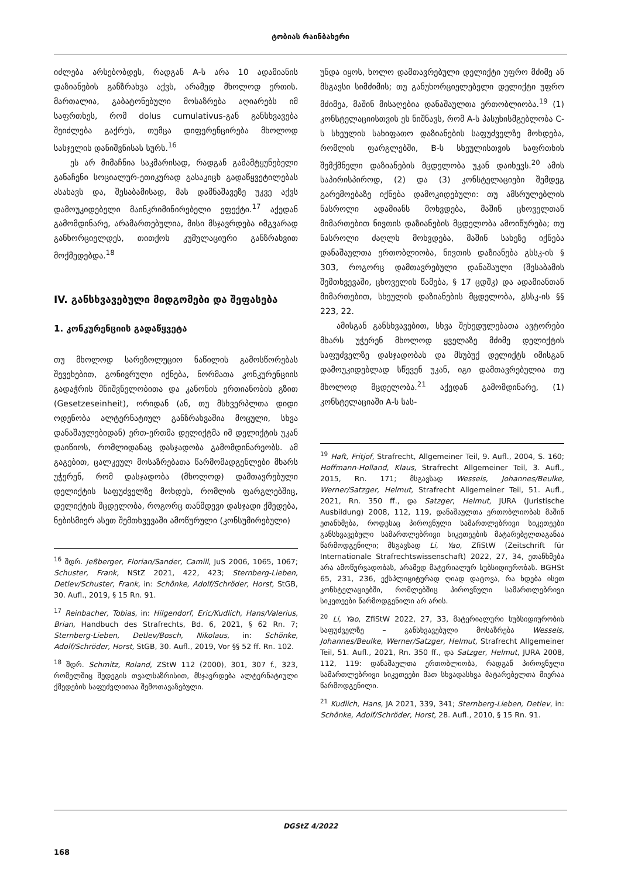ტობიას რაინბახერი
იძლება არსებობდეს, რადგან A-ს არა 10 ადამიანის დაზიანების განზრახვა აქვს, არამედ მხოლოდ ერთის. მართალია, გაბატონებული მოსაზრება აღიარებს იმ საფრთხეს, რომ dolus cumulativus-გან განსხვავება შეიძლება გაქრეს, თუმცა დიფერენცირება მხოლოდ სასჯელის დანიშვნისას სურს.<sup>16</sup>
ეს არ მიმაჩნია საკმარისად, რადგან გამამტყუნებელი განაჩენი სოციალურ-ეთიკურად გასაკიცხ გადაწყვეტილებას ასახავს და, შესაბამისად, მას დამნაშავეზე უკვე აქვს დამოუკიდებელი მაინკრიმინირებელი ეფექტი.<sup>17</sup> აქედან გამომდინარე, არამართებულია, მისი მსჯავრდება იმგვარად განხორციელდეს, თითქოს კუმულაციური განზრახვით მოქმედებდა.<sup>18</sup>
IV. განსხვავებული მიდგომები და შეფასება
1. კონკურენციის გადაწყვეტა
თუ მხოლოდ სარეზოლუციო ნაწილის გამოსწორებას შევეხებით, გონივრული იქნება, ნორმათა კონკურენციის გადაჭრის მნიშვნელობითა და კანონის ერთიანობის გზით (Gesetzeseinheit), ორიდან (ან, თუ მსხვერპლთა დიდი ოდენობა ალტერნატიულ განზრახვაშია მოცული, სხვა დანაშაულებიდან) ერთ-ერთმა დელიქტმა იმ დელიქტის უკან დაიწიოს, რომლიდანაც დასჯადობა გამომდინარეობს. ამ გაგებით, ცალკეულ მოსაზრებათა წარმომადგენლები მხარს უჭერენ, რომ დასჯადობა (მხოლოდ) დამთავრებული დელიქტის საფუძველზე მოხდეს, რომლის ფარგლებშიც, დელიქტის მცდელობა, როგორც თანმდევი დასჯადი ქმედება, ნებისმიერ ასეთ შემთხვევაში ამოწურული (კონსუმირებული)
<sup>16</sup> შდრ. Jeßberger, Florian/Sander, Camill, JuS 2006, 1065, 1067; Schuster, Frank, NStZ 2021, 422, 423; Sternberg-Lieben, Detlev/Schuster, Frank, in: Schönke, Adolf/Schröder, Horst, StGB, 30. Aufl., 2019, § 15 Rn. 91.
<sup>17</sup> Reinbacher, Tobias, in: Hilgendorf, Eric/Kudlich, Hans/Valerius, Brian, Handbuch des Strafrechts, Bd. 6, 2021, § 62 Rn. 7; Sternberg-Lieben, Detlev/Bosch, Nikolaus, in: Schönke, Adolf/Schröder, Horst, StGB, 30. Aufl., 2019, Vor §§ 52 ff. Rn. 102.
<sup>18</sup> შდრ. Schmitz, Roland, ZStW 112 (2000), 301, 307 f., 323, რომელშიც შედეგის თვალსაზრისით, მსჯავრდება ალტერნატიული ქმედების საფუძვლითაა შემოთავაზებული.
უნდა იყოს, ხოლო დამთავრებული დელიქტი უფრო მძიმე ან მსგავსი სიმძიმის; თუ განუხორციელებელი დელიქტი უფრო მძიმეა, მაშინ მისაღებია დანაშაულთა ერთობლიობა.<sup>19</sup> (1) კონსტელაციისთვის ეს ნიშნავს, რომ A-ს პასუხისმგებლობა C-ს სხეულის სახიფათო დაზიანების საფუძველზე მოხდება, რომლის ფარგლებში, B-ს სხეულისთვის საფრთხის შემქმნელი დაზიანების მცდელობა უკან დაიხევს.<sup>20</sup> ამის საპირისპიროდ, (2) და (3) კონსტელაციები შემდეგ გარემოებაზე იქნება დამოკიდებული: თუ ამსრულებლის ნასროლი ადამიანს მოხვდება, მაშინ ცხოველთან მიმართებით ნივთის დაზიანების მცდელობა ამოიწურება; თუ ნასროლი ძაღლს მოხვდება, მაშინ სახეზე იქნება დანაშაულთა ერთობლიობა, ნივთის დაზიანება გსსკ-ის § 303, როგორც დამთავრებული დანაშაული (შესაბამის შემთხვევაში, ცხოველის წამება, § 17 ცდშკ) და ადამიანთან მიმართებით, სხეულის დაზიანების მცდელობა, გსსკ-ის §§ 223, 22.
ამისგან განსხვავებით, სხვა შეხედულებათა ავტორები მხარს უჭერენ მხოლოდ ყველაზე მძიმე დელიქტის საფუძველზე დასჯადობას და მსუბუქ დელიქტს იმისგან დამოუკიდებლად სწევენ უკან, იგი დამთავრებულია თუ მხოლოდ მცდელობა.<sup>21</sup> აქედან გამომდინარე, (1) კონსტელაციაში A-ს სას-
<sup>19</sup> Haft, Fritjof, Strafrecht, Allgemeiner Teil, 9. Aufl., 2004, S. 160; Hoffmann-Holland, Klaus, Strafrecht Allgemeiner Teil, 3. Aufl., 2015, Rn. 171; მსგავსად Wessels, Johannes/Beulke, Werner/Satzger, Helmut, Strafrecht Allgemeiner Teil, 51. Aufl., 2021, Rn. 350 ff., და Satzger, Helmut, JURA (Juristische Ausbildung) 2008, 112, 119, დანაშაულთა ერთობლიობას მაშინ ეთანხმება, როდესაც პიროვნული სამართლებრივი სიკეთეები განსხვავებული სამართლებრივი სიკეთეების მატარებელთაგანაა წარმოდგენილი; მსგავსად Li, Yao, ZfiStW (Zeitschrift für Internationale Strafrechtswissenschaft) 2022, 27, 34, ეთანხმება არა ამოწურვადობას, არამედ მატერიალურ სუბსიდიურობას. BGHSt 65, 231, 236, ექსპლიციტურად ღიად დატოვა, რა ხდება ისეთ კონსტელაციებში, რომლებშიც პიროვნული სამართლებრივი სიკეთეები წარმოდგენილი არ არის.
<sup>20</sup> Li, Yao, ZfiStW 2022, 27, 33, მატერიალური სუბსიდიურობის საფუძველზე – განსხვავებული მოსაზრება Wessels, Johannes/Beulke, Werner/Satzger, Helmut, Strafrecht Allgemeiner Teil, 51. Aufl., 2021, Rn. 350 ff., და Satzger, Helmut, JURA 2008, 112, 119: დანაშაულთა ერთობლიობა, რადგან პიროვნული სამართლებრივი სიკეთეები მათ სხვადასხვა მატარებელთა მიერაა წარმოდგენილი.
<sup>21</sup> Kudlich, Hans, JA 2021, 339, 341; Sternberg-Lieben, Detlev, in: Schönke, Adolf/Schröder, Horst, 28. Aufl., 2010, § 15 Rn. 91.
DGStZ 4/2022
168